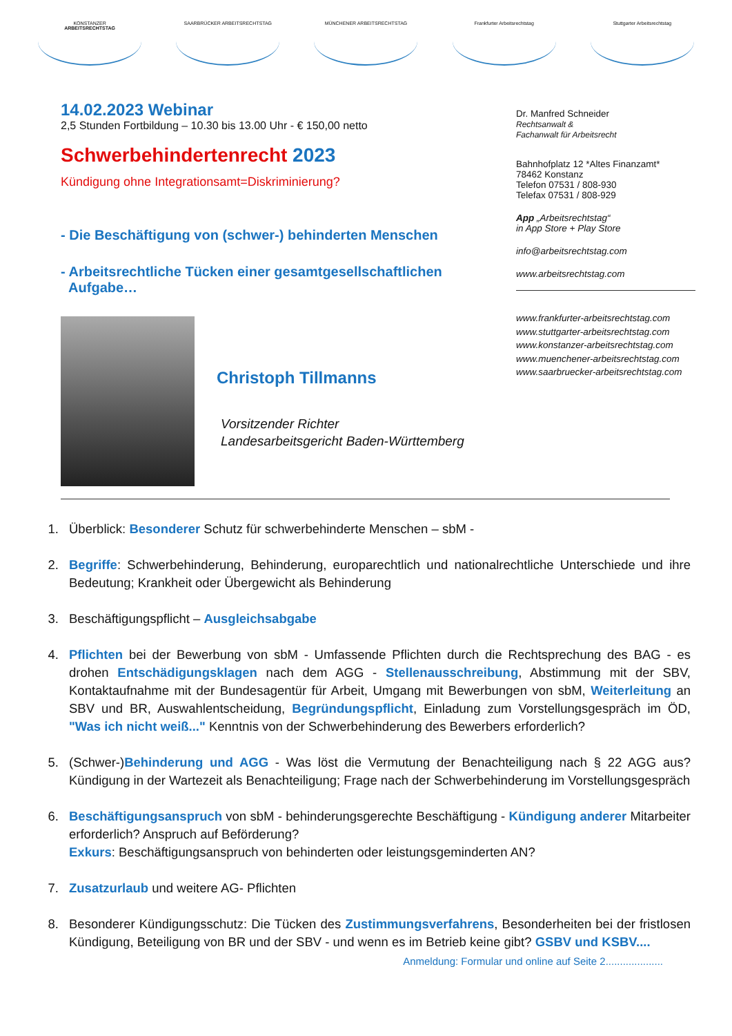KONSTANZER
ARBEITSRECHTSTAG
SAARBRÜCKER ARBEITSRECHTSTAG MÜNCHENER ARBEITSRECHTSTAG Frankfurter Arbeitsrechtstag Stuttgarter Arbeitsrechtstag
14.02.2023 Webinar
2,5 Stunden Fortbildung – 10.30 bis 13.00 Uhr - € 150,00 netto
Schwerbehindertenrecht 2023
Kündigung ohne Integrationsamt=Diskriminierung?
- Die Beschäftigung von (schwer-) behinderten Menschen
- Arbeitsrechtliche Tücken einer gesamtgesellschaftlichen
Aufgabe…
Christoph Tillmanns
Vorsitzender Richter
Landesarbeitsgericht Baden-Württemberg
Dr. Manfred Schneider
Rechtsanwalt &
Fachanwalt für Arbeitsrecht
Bahnhofplatz 12 *Altes Finanzamt*
78462 Konstanz
Telefon 07531 / 808-930
Telefax 07531 / 808-929
App „Arbeitsrechtstag“
in App Store + Play Store
info@arbeitsrechtstag.com
www.arbeitsrechtstag.com
www.frankfurter-arbeitsrechtstag.com
www.stuttgarter-arbeitsrechtstag.com
www.konstanzer-arbeitsrechtstag.com
www.muenchener-arbeitsrechtstag.com
www.saarbruecker-arbeitsrechtstag.com
1. Überblick: Besonderer Schutz für schwerbehinderte Menschen – sbM -
2. Begriffe: Schwerbehinderung, Behinderung, europarechtlich und nationalrechtliche Unterschiede und ihre Bedeutung; Krankheit oder Übergewicht als Behinderung
3. Beschäftigungspflicht – Ausgleichsabgabe
4. Pflichten bei der Bewerbung von sbM - Umfassende Pflichten durch die Rechtsprechung des BAG - es drohen Entschädigungsklagen nach dem AGG - Stellenausschreibung, Abstimmung mit der SBV, Kontaktaufnahme mit der Bundesagentür für Arbeit, Umgang mit Bewerbungen von sbM, Weiterleitung an SBV und BR, Auswahlentscheidung, Begründungspflicht, Einladung zum Vorstellungsgespräch im ÖD, "Was ich nicht weiß..." Kenntnis von der Schwerbehinderung des Bewerbers erforderlich?
5. (Schwer-)Behinderung und AGG - Was löst die Vermutung der Benachteiligung nach § 22 AGG aus? Kündigung in der Wartezeit als Benachteiligung; Frage nach der Schwerbehinderung im Vorstellungsgespräch
6. Beschäftigungsanspruch von sbM - behinderungsgerechte Beschäftigung - Kündigung anderer Mitarbeiter erforderlich? Anspruch auf Beförderung?
Exkurs: Beschäftigungsanspruch von behinderten oder leistungsgeminderten AN?
7. Zusatzurlaub und weitere AG- Pflichten
8. Besonderer Kündigungsschutz: Die Tücken des Zustimmungsverfahrens, Besonderheiten bei der fristlosen Kündigung, Beteiligung von BR und der SBV - und wenn es im Betrieb keine gibt? GSBV und KSBV....
Anmeldung: Formular und online auf Seite 2....................